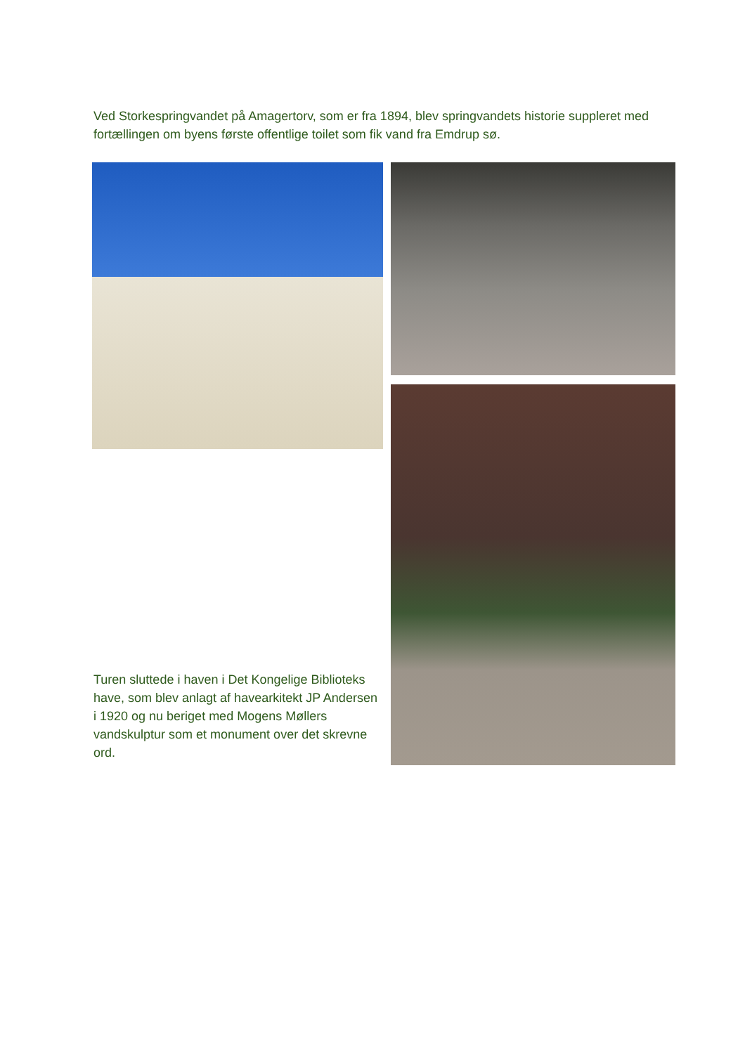Ved Storkespringvandet på Amagertorv, som er fra 1894, blev springvandets historie suppleret med fortællingen om byens første offentlige toilet som fik vand fra Emdrup sø.
Turen sluttede i haven i Det Kongelige Biblioteks have, som blev anlagt af havearkitekt JP Andersen i 1920 og nu beriget med Mogens Møllers vandskulptur som et monument over det skrevne ord.